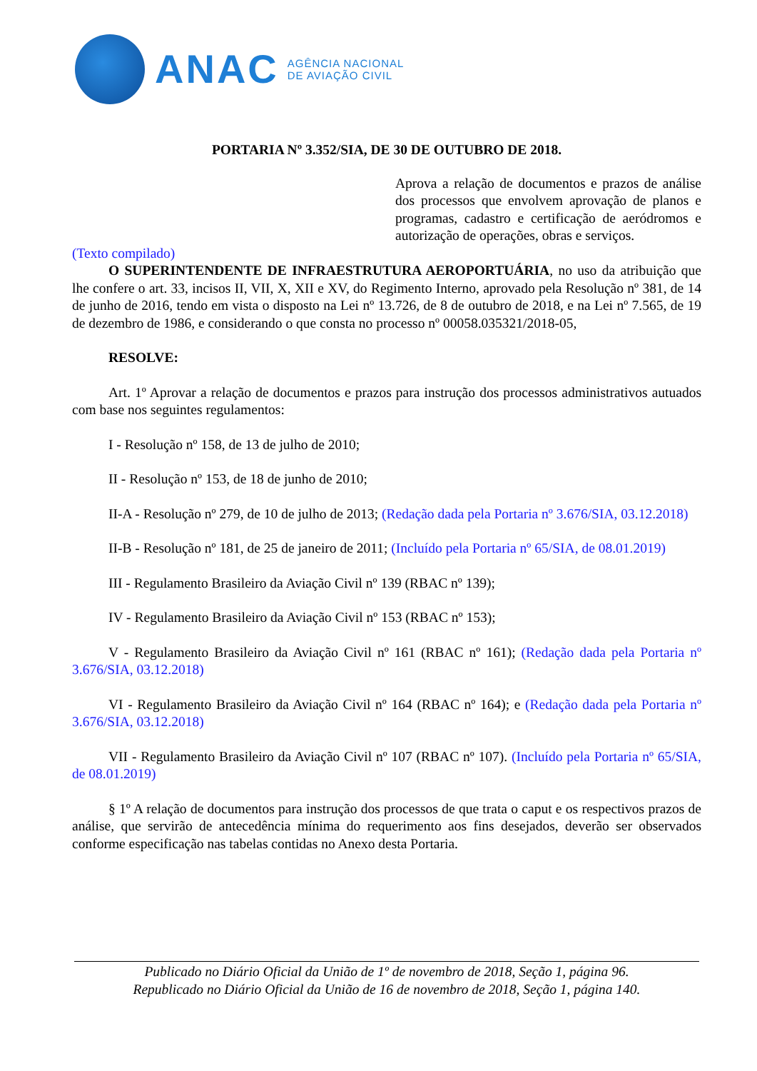ANAC
AGÊNCIA NACIONAL
DE AVIAÇÃO CIVIL
PORTARIA Nº 3.352/SIA, DE 30 DE OUTUBRO DE 2018.
Aprova a relação de documentos e prazos de análise dos processos que envolvem aprovação de planos e programas, cadastro e certificação de aeródromos e autorização de operações, obras e serviços.
(Texto compilado)
O SUPERINTENDENTE DE INFRAESTRUTURA AEROPORTUÁRIA, no uso da atribuição que lhe confere o art. 33, incisos II, VII, X, XII e XV, do Regimento Interno, aprovado pela Resolução nº 381, de 14 de junho de 2016, tendo em vista o disposto na Lei nº 13.726, de 8 de outubro de 2018, e na Lei nº 7.565, de 19 de dezembro de 1986, e considerando o que consta no processo nº 00058.035321/2018-05,
RESOLVE:
Art. 1º Aprovar a relação de documentos e prazos para instrução dos processos administrativos autuados com base nos seguintes regulamentos:
I - Resolução nº 158, de 13 de julho de 2010;
II - Resolução nº 153, de 18 de junho de 2010;
II-A - Resolução nº 279, de 10 de julho de 2013; (Redação dada pela Portaria nº 3.676/SIA, 03.12.2018)
II-B - Resolução nº 181, de 25 de janeiro de 2011; (Incluído pela Portaria nº 65/SIA, de 08.01.2019)
III - Regulamento Brasileiro da Aviação Civil nº 139 (RBAC nº 139);
IV - Regulamento Brasileiro da Aviação Civil nº 153 (RBAC nº 153);
V - Regulamento Brasileiro da Aviação Civil nº 161 (RBAC nº 161); (Redação dada pela Portaria nº 3.676/SIA, 03.12.2018)
VI - Regulamento Brasileiro da Aviação Civil nº 164 (RBAC nº 164); e (Redação dada pela Portaria nº 3.676/SIA, 03.12.2018)
VII - Regulamento Brasileiro da Aviação Civil nº 107 (RBAC nº 107). (Incluído pela Portaria nº 65/SIA, de 08.01.2019)
§ 1º A relação de documentos para instrução dos processos de que trata o caput e os respectivos prazos de análise, que servirão de antecedência mínima do requerimento aos fins desejados, deverão ser observados conforme especificação nas tabelas contidas no Anexo desta Portaria.
Publicado no Diário Oficial da União de 1º de novembro de 2018, Seção 1, página 96.
Republicado no Diário Oficial da União de 16 de novembro de 2018, Seção 1, página 140.